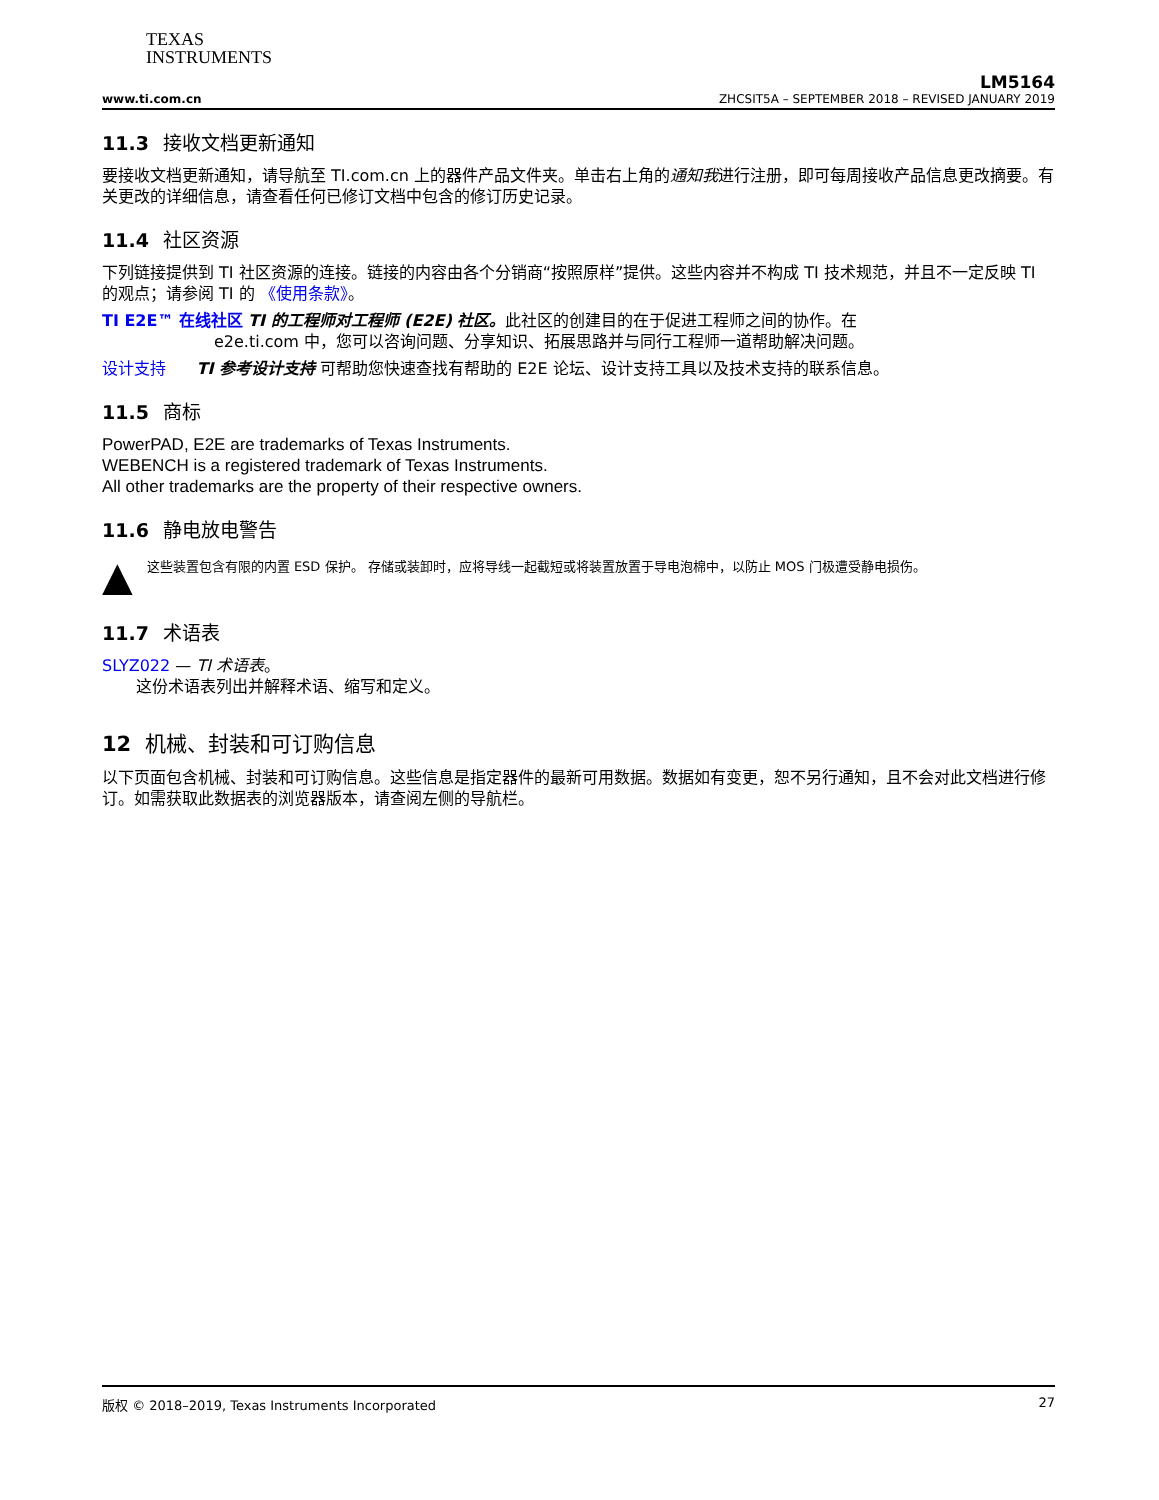TEXAS
INSTRUMENTS
LM5164
www.ti.com.cn ZHCSIT5A – SEPTEMBER 2018 – REVISED JANUARY 2019
11.3 接收文档更新通知
要接收文档更新通知，请导航至 TI.com.cn 上的器件产品文件夹。单击右上角的通知我进行注册，即可每周接收产品信息更改摘要。有关更改的详细信息，请查看任何已修订文档中包含的修订历史记录。
11.4 社区资源
下列链接提供到 TI 社区资源的连接。链接的内容由各个分销商“按照原样”提供。这些内容并不构成 TI 技术规范，并且不一定反映 TI 的观点；请参阅 TI 的 《使用条款》。
TI E2E™ 在线社区 TI 的工程师对工程师 (E2E) 社区。此社区的创建目的在于促进工程师之间的协作。在
e2e.ti.com 中，您可以咨询问题、分享知识、拓展思路并与同行工程师一道帮助解决问题。
设计支持 TI 参考设计支持 可帮助您快速查找有帮助的 E2E 论坛、设计支持工具以及技术支持的联系信息。
11.5 商标
PowerPAD, E2E are trademarks of Texas Instruments.
WEBENCH is a registered trademark of Texas Instruments.
All other trademarks are the property of their respective owners.
11.6 静电放电警告
▲
这些装置包含有限的内置 ESD 保护。 存储或装卸时，应将导线一起截短或将装置放置于导电泡棉中，以防止 MOS 门极遭受静电损伤。
11.7 术语表
SLYZ022 — TI 术语表。
这份术语表列出并解释术语、缩写和定义。
12 机械、封装和可订购信息
以下页面包含机械、封装和可订购信息。这些信息是指定器件的最新可用数据。数据如有变更，恕不另行通知，且不会对此文档进行修订。如需获取此数据表的浏览器版本，请查阅左侧的导航栏。
版权 © 2018–2019, Texas Instruments Incorporated 27